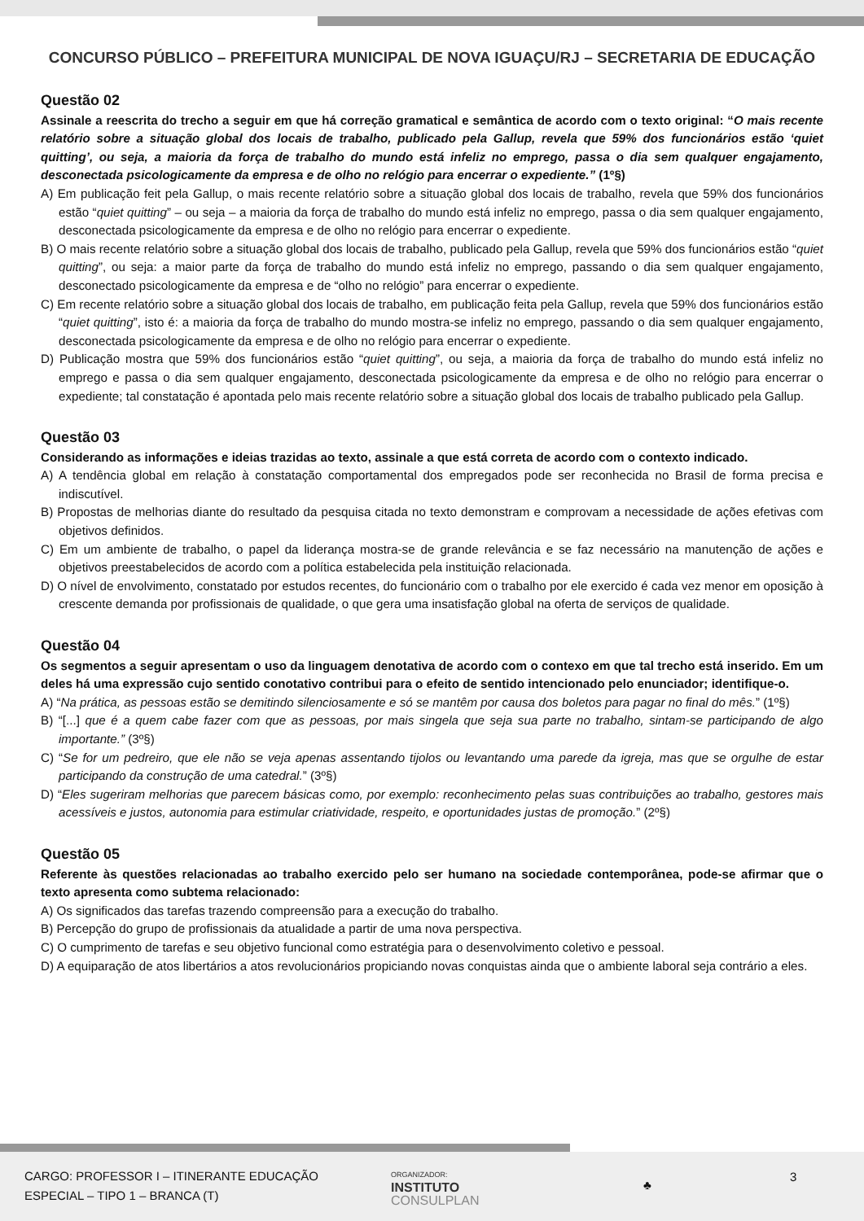CONCURSO PÚBLICO – PREFEITURA MUNICIPAL DE NOVA IGUAÇU/RJ – SECRETARIA DE EDUCAÇÃO
Questão 02
Assinale a reescrita do trecho a seguir em que há correção gramatical e semântica de acordo com o texto original: “O mais recente relatório sobre a situação global dos locais de trabalho, publicado pela Gallup, revela que 59% dos funcionários estão ‘quiet quitting’, ou seja, a maioria da força de trabalho do mundo está infeliz no emprego, passa o dia sem qualquer engajamento, desconectada psicologicamente da empresa e de olho no relógio para encerrar o expediente.” (1º§)
A) Em publicação feit pela Gallup, o mais recente relatório sobre a situação global dos locais de trabalho, revela que 59% dos funcionários estão “quiet quitting” – ou seja – a maioria da força de trabalho do mundo está infeliz no emprego, passa o dia sem qualquer engajamento, desconectada psicologicamente da empresa e de olho no relógio para encerrar o expediente.
B) O mais recente relatório sobre a situação global dos locais de trabalho, publicado pela Gallup, revela que 59% dos funcionários estão “quiet quitting”, ou seja: a maior parte da força de trabalho do mundo está infeliz no emprego, passando o dia sem qualquer engajamento, desconectado psicologicamente da empresa e de “olho no relógio” para encerrar o expediente.
C) Em recente relatório sobre a situação global dos locais de trabalho, em publicação feita pela Gallup, revela que 59% dos funcionários estão “quiet quitting”, isto é: a maioria da força de trabalho do mundo mostra-se infeliz no emprego, passando o dia sem qualquer engajamento, desconectada psicologicamente da empresa e de olho no relógio para encerrar o expediente.
D) Publicação mostra que 59% dos funcionários estão “quiet quitting”, ou seja, a maioria da força de trabalho do mundo está infeliz no emprego e passa o dia sem qualquer engajamento, desconectada psicologicamente da empresa e de olho no relógio para encerrar o expediente; tal constatação é apontada pelo mais recente relatório sobre a situação global dos locais de trabalho publicado pela Gallup.
Questão 03
Considerando as informações e ideias trazidas ao texto, assinale a que está correta de acordo com o contexto indicado.
A) A tendência global em relação à constatação comportamental dos empregados pode ser reconhecida no Brasil de forma precisa e indiscutível.
B) Propostas de melhorias diante do resultado da pesquisa citada no texto demonstram e comprovam a necessidade de ações efetivas com objetivos definidos.
C) Em um ambiente de trabalho, o papel da liderança mostra-se de grande relevância e se faz necessário na manutenção de ações e objetivos preestabelecidos de acordo com a política estabelecida pela instituição relacionada.
D) O nível de envolvimento, constatado por estudos recentes, do funcionário com o trabalho por ele exercido é cada vez menor em oposição à crescente demanda por profissionais de qualidade, o que gera uma insatisfação global na oferta de serviços de qualidade.
Questão 04
Os segmentos a seguir apresentam o uso da linguagem denotativa de acordo com o contexo em que tal trecho está inserido. Em um deles há uma expressão cujo sentido conotativo contribui para o efeito de sentido intencionado pelo enunciador; identifique-o.
A) “Na prática, as pessoas estão se demitindo silenciosamente e só se mantêm por causa dos boletos para pagar no final do mês.” (1º§)
B) “[...] que é a quem cabe fazer com que as pessoas, por mais singela que seja sua parte no trabalho, sintam-se participando de algo importante.” (3º§)
C) “Se for um pedreiro, que ele não se veja apenas assentando tijolos ou levantando uma parede da igreja, mas que se orgulhe de estar participando da construção de uma catedral.” (3º§)
D) “Eles sugeriram melhorias que parecem básicas como, por exemplo: reconhecimento pelas suas contribuições ao trabalho, gestores mais acessíveis e justos, autonomia para estimular criatividade, respeito, e oportunidades justas de promoção.” (2º§)
Questão 05
Referente às questões relacionadas ao trabalho exercido pelo ser humano na sociedade contemporânea, pode-se afirmar que o texto apresenta como subtema relacionado:
A) Os significados das tarefas trazendo compreensão para a execução do trabalho.
B) Percepção do grupo de profissionais da atualidade a partir de uma nova perspectiva.
C) O cumprimento de tarefas e seu objetivo funcional como estratégia para o desenvolvimento coletivo e pessoal.
D) A equiparação de atos libertários a atos revolucionários propiciando novas conquistas ainda que o ambiente laboral seja contrário a eles.
CARGO: PROFESSOR I – ITINERANTE EDUCAÇÃO
ESPECIAL – TIPO 1 – BRANCA (T)
ORGANIZADOR:
INSTITUTO
CONSULPLAN
♣
3